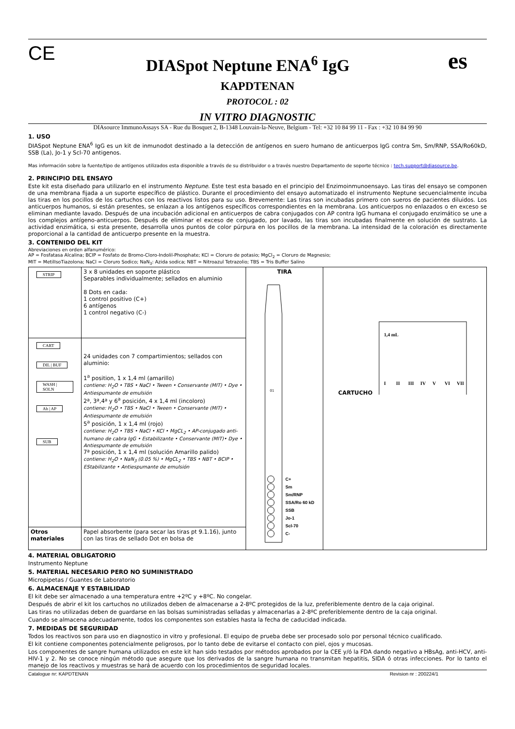CE
DIASpot Neptune ENA<sup>6</sup> IgG
es
KAPDTENAN
PROTOCOL : 02
IN VITRO DIAGNOSTIC
DIAsource ImmunoAssays SA - Rue du Bosquet 2, B-1348 Louvain-la-Neuve, Belgium - Tel: +32 10 84 99 11 - Fax : +32 10 84 99 90
1. USO
DIASpot Neptune ENA<sup>6</sup> IgG es un kit de inmunodot destinado a la detección de antígenos en suero humano de anticuerpos IgG contra Sm, Sm/RNP, SSA/Ro60kD, SSB (La), Jo-1 y Scl-70 antigenos.
Mas información sobre la fuente/tipo de antígenos utilizados esta disponible a través de su distribuidor o a través nuestro Departamento de soporte técnico : tech.support@diasource.be.
2. PRINCIPIO DEL ENSAYO
Este kit esta diseñado para utilizarlo en el instrumento Neptune. Este test esta basado en el principio del Enzimoinmunoensayo. Las tiras del ensayo se componen de una membrana fijada a un suporte específico de plástico. Durante el procedimiento del ensayo automatizado el instrumento Neptune secuencialmente incuba las tiras en los pocillos de los cartuchos con los reactivos listos para su uso. Brevemente: Las tiras son incubadas primero con sueros de pacientes diluidos. Los anticuerpos humanos, si están presentes, se enlazan a los antígenos específicos correspondientes en la membrana. Los anticuerpos no enlazados o en exceso se eliminan mediante lavado. Después de una incubación adicional en anticuerpos de cabra conjugados con AP contra IgG humana el conjugado enzimático se une a los complejos antígeno-anticuerpos. Después de eliminar el exceso de conjugado, por lavado, las tiras son incubadas finalmente en solución de sustrato. La actividad enzimática, si esta presente, desarrolla unos puntos de color púrpura en los pocillos de la membrana. La intensidad de la coloración es directamente proporcional a la cantidad de anticuerpo presente en la muestra.
3. CONTENIDO DEL KIT
Abreviaciones en orden alfanumérico:
AP = Fosfatasa Alcalina; BCIP = Fosfato de Bromo-Cloro-Indolil-Phosphate; KCl = Cloruro de potasio; MgCl<sub>2</sub> = Cloruro de Magnesio;
MIT = MetilIsoTiazolona; NaCl = Cloruro Sodico; NaN<sub>3</sub>: Azida sodica; NBT = Nitroazul Tetrazolio; TBS = Tris Buffer Salino
| STRIP | 3 x 8 unidades en soporte plástico Separables individualmente; sellados en aluminio 8 Dots en cada: 1 control positivo (C+) 6 antígenos 1 control negativo (C-) | TIRA 01 C+ Sm Sm/RNP SSA/Ro 60 kD SSB Jo-1 Scl-70 C- | CARTUCHO I II III IV V VI VII 1,4 mL |
| CART DIL / BUF WASH / SOLN Ab / AP SUB | 24 unidades con 7 compartimientos; sellados con aluminio: 1<sup>a</sup> position, 1 x 1,4 ml (amarillo) contiene: H<sub>2</sub>O • TBS • NaCl • Tween • Conservante (MIT) • Dye • Antiespumante de emulsión 2ª, 3ª,4ª y 6<sup>a</sup> posición, 4 x 1,4 ml (incoloro) contiene: H<sub>2</sub>O • TBS • NaCl • Tween • Conservante (MIT) • Antiespumante de emulsión 5<sup>a</sup> posición, 1 x 1,4 ml (rojo) contiene: H<sub>2</sub>O • TBS • NaCl • KCl • MgCL<sub>2</sub> • AP-conjugado anti-humano de cabra IgG • Estabilizante • Conservante (MIT)• Dye • Antiespumante de emulsión 7ª posición, 1 x 1,4 ml (solución Amarillo palido) contiene: H<sub>2</sub>O • NaN<sub>3</sub> (0.05 %) • MgCL<sub>2</sub> • TBS • NBT • BCIP • EStabilizante • Antiespumante de emulsión | | |
| Otros materiales | Papel absorbente (para secar las tiras pt 9.1.16), junto con las tiras de sellado Dot en bolsa de | | |
4. MATERIAL OBLIGATORIO
Instrumento Neptune
5. MATERIAL NECESARIO PERO NO SUMINISTRADO
Micropipetas / Guantes de Laboratorio
6. ALMACENAJE Y ESTABILIDAD
El kit debe ser almacenado a una temperatura entre +2ºC y +8ºC. No congelar.
Después de abrir el kit los cartuchos no utilizados deben de almacenarse a 2-8ºC protegidos de la luz, preferiblemente dentro de la caja original.
Las tiras no utilizadas deben de guardarse en las bolsas suministradas selladas y almacenarlas a 2-8ºC preferiblemente dentro de la caja original.
Cuando se almacena adecuadamente, todos los componentes son estables hasta la fecha de caducidad indicada.
7. MEDIDAS DE SEGURIDAD
Todos los reactivos son para uso en diagnostico in vitro y profesional. El equipo de prueba debe ser procesado solo por personal técnico cualificado.
El kit contiene componentes potencialmente peligrosos, por lo tanto debe de evitarse el contacto con piel, ojos y mucosas.
Los componentes de sangre humana utilizados en este kit han sido testados por métodos aprobados por la CEE y/ó la FDA dando negativo a HBsAg, anti-HCV, anti-HIV-1 y 2. No se conoce ningún método que asegure que los derivados de la sangre humana no transmitan hepatitis, SIDA ó otras infecciones. Por lo tanto el manejo de los reactivos y muestras se hará de acuerdo con los procedimientos de seguridad locales.
Catalogue nr: KAPDTENAN Revision nr : 200224/1